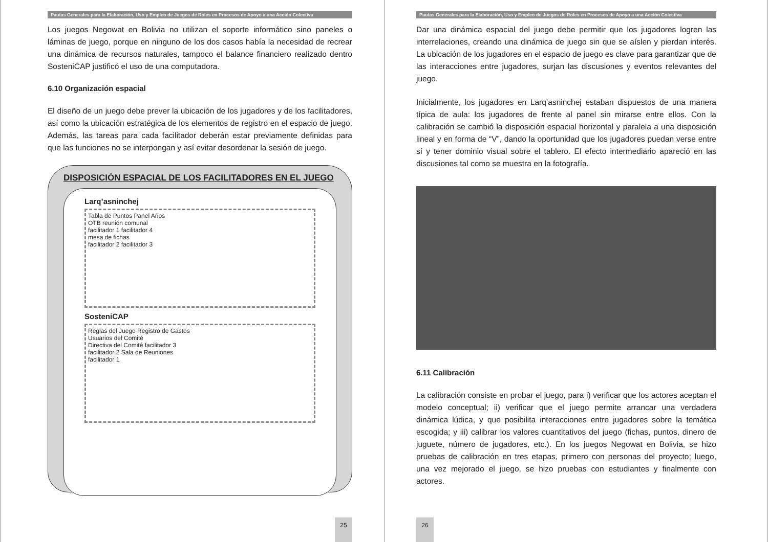Pautas Generales para la Elaboración, Uso y Empleo de Juegos de Roles en Procesos de Apoyo a una Acción Colectiva
Los juegos Negowat en Bolivia no utilizan el soporte informático sino paneles o láminas de juego, porque en ninguno de los dos casos había la necesidad de recrear una dinámica de recursos naturales, tampoco el balance financiero realizado dentro SosteniCAP justificó el uso de una computadora.
6.10 Organización espacial
El diseño de un juego debe prever la ubicación de los jugadores y de los facilitadores, así como la ubicación estratégica de los elementos de registro en el espacio de juego. Además, las tareas para cada facilitador deberán estar previamente definidas para que las funciones no se interpongan y así evitar desordenar la sesión de juego.
DISPOSICIÓN ESPACIAL DE LOS FACILITADORES EN EL JUEGO
Larq’asninchej
Tabla de Puntos Panel Años
OTB reunión comunal
facilitador 1 facilitador 4
mesa de fichas
facilitador 2 facilitador 3
SosteniCAP
Reglas del Juego Registro de Gastos
Usuarios del Comité
Directiva del Comité facilitador 3
facilitador 2 Sala de Reuniones
facilitador 1
25
Pautas Generales para la Elaboración, Uso y Empleo de Juegos de Roles en Procesos de Apoyo a una Acción Colectiva
Dar una dinámica espacial del juego debe permitir que los jugadores logren las interrelaciones, creando una dinámica de juego sin que se aíslen y pierdan interés. La ubicación de los jugadores en el espacio de juego es clave para garantizar que de las interacciones entre jugadores, surjan las discusiones y eventos relevantes del juego.
Inicialmente, los jugadores en Larq’asninchej estaban dispuestos de una manera típica de aula: los jugadores de frente al panel sin mirarse entre ellos. Con la calibración se cambió la disposición espacial horizontal y paralela a una disposición lineal y en forma de “V”, dando la oportunidad que los jugadores puedan verse entre sí y tener dominio visual sobre el tablero. El efecto intermediario apareció en las discusiones tal como se muestra en la fotografía.
6.11 Calibración
La calibración consiste en probar el juego, para i) verificar que los actores aceptan el modelo conceptual; ii) verificar que el juego permite arrancar una verdadera dinámica lúdica, y que posibilita interacciones entre jugadores sobre la temática escogida; y iii) calibrar los valores cuantitativos del juego (fichas, puntos, dinero de juguete, número de jugadores, etc.). En los juegos Negowat en Bolivia, se hizo pruebas de calibración en tres etapas, primero con personas del proyecto; luego, una vez mejorado el juego, se hizo pruebas con estudiantes y finalmente con actores.
26